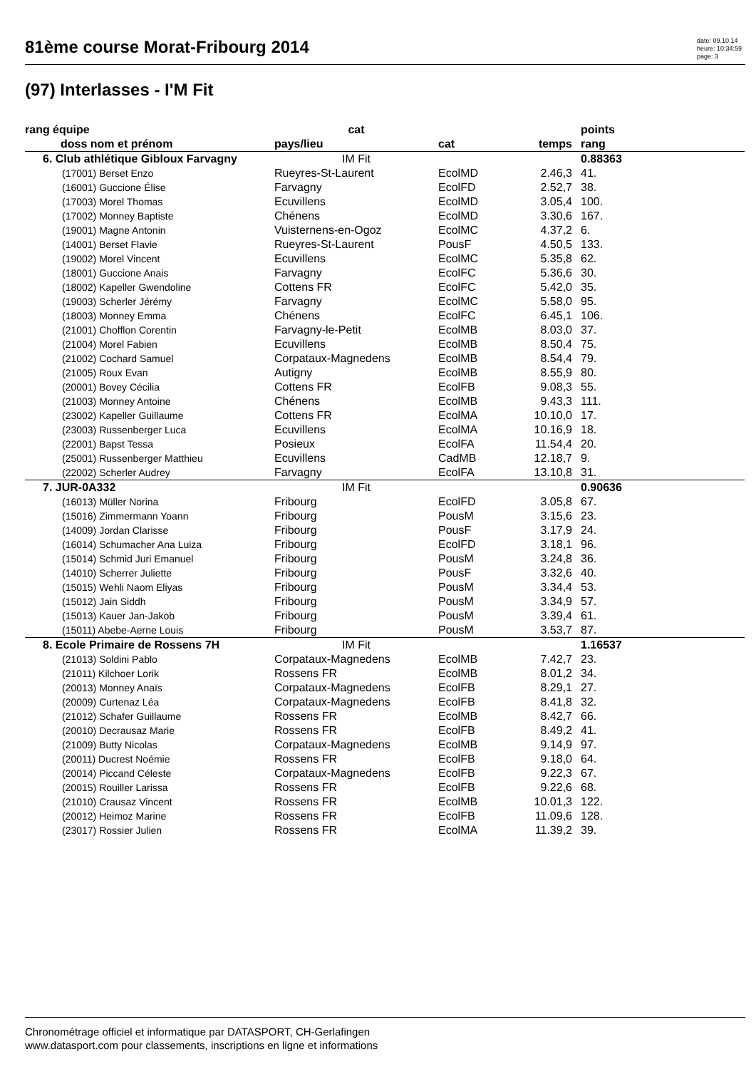81ème course Morat-Fribourg 2014
date: 09.10.14
heure: 10:34:59
page: 3
(97) Interlasses - I'M Fit
| rang équipe | cat | | | points |
| --- | --- | --- | --- | --- |
| doss nom et prénom | pays/lieu | cat | temps | rang |
| 6. Club athlétique Gibloux Farvagny | IM Fit | | | 0.88363 |
| (17001) Berset Enzo | Rueyres-St-Laurent | EcolMD | 2.46,3 | 41. |
| (16001) Guccione Élise | Farvagny | EcolFD | 2.52,7 | 38. |
| (17003) Morel Thomas | Ecuvillens | EcolMD | 3.05,4 | 100. |
| (17002) Monney Baptiste | Chénens | EcolMD | 3.30,6 | 167. |
| (19001) Magne Antonin | Vuisternens-en-Ogoz | EcolMC | 4.37,2 | 6. |
| (14001) Berset Flavie | Rueyres-St-Laurent | PousF | 4.50,5 | 133. |
| (19002) Morel Vincent | Ecuvillens | EcolMC | 5.35,8 | 62. |
| (18001) Guccione Anais | Farvagny | EcolFC | 5.36,6 | 30. |
| (18002) Kapeller Gwendoline | Cottens FR | EcolFC | 5.42,0 | 35. |
| (19003) Scherler Jérémy | Farvagny | EcolMC | 5.58,0 | 95. |
| (18003) Monney Emma | Chénens | EcolFC | 6.45,1 | 106. |
| (21001) Chofflon Corentin | Farvagny-le-Petit | EcolMB | 8.03,0 | 37. |
| (21004) Morel Fabien | Ecuvillens | EcolMB | 8.50,4 | 75. |
| (21002) Cochard Samuel | Corpataux-Magnedens | EcolMB | 8.54,4 | 79. |
| (21005) Roux Evan | Autigny | EcolMB | 8.55,9 | 80. |
| (20001) Bovey Cécilia | Cottens FR | EcolFB | 9.08,3 | 55. |
| (21003) Monney Antoine | Chénens | EcolMB | 9.43,3 | 111. |
| (23002) Kapeller Guillaume | Cottens FR | EcolMA | 10.10,0 | 17. |
| (23003) Russenberger Luca | Ecuvillens | EcolMA | 10.16,9 | 18. |
| (22001) Bapst Tessa | Posieux | EcolFA | 11.54,4 | 20. |
| (25001) Russenberger Matthieu | Ecuvillens | CadMB | 12.18,7 | 9. |
| (22002) Scherler Audrey | Farvagny | EcolFA | 13.10,8 | 31. |
| 7. JUR-0A332 | IM Fit | | | 0.90636 |
| (16013) Müller Norina | Fribourg | EcolFD | 3.05,8 | 67. |
| (15016) Zimmermann Yoann | Fribourg | PousM | 3.15,6 | 23. |
| (14009) Jordan Clarisse | Fribourg | PousF | 3.17,9 | 24. |
| (16014) Schumacher Ana Luiza | Fribourg | EcolFD | 3.18,1 | 96. |
| (15014) Schmid Juri Emanuel | Fribourg | PousM | 3.24,8 | 36. |
| (14010) Scherrer Juliette | Fribourg | PousF | 3.32,6 | 40. |
| (15015) Wehli Naom Eliyas | Fribourg | PousM | 3.34,4 | 53. |
| (15012) Jain Siddh | Fribourg | PousM | 3.34,9 | 57. |
| (15013) Kauer Jan-Jakob | Fribourg | PousM | 3.39,4 | 61. |
| (15011) Abebe-Aerne Louis | Fribourg | PousM | 3.53,7 | 87. |
| 8. Ecole Primaire de Rossens 7H | IM Fit | | | 1.16537 |
| (21013) Soldini Pablo | Corpataux-Magnedens | EcolMB | 7.42,7 | 23. |
| (21011) Kilchoer Lorik | Rossens FR | EcolMB | 8.01,2 | 34. |
| (20013) Monney Anaïs | Corpataux-Magnedens | EcolFB | 8.29,1 | 27. |
| (20009) Curtenaz Léa | Corpataux-Magnedens | EcolFB | 8.41,8 | 32. |
| (21012) Schafer Guillaume | Rossens FR | EcolMB | 8.42,7 | 66. |
| (20010) Decrausaz Marie | Rossens FR | EcolFB | 8.49,2 | 41. |
| (21009) Butty Nicolas | Corpataux-Magnedens | EcolMB | 9.14,9 | 97. |
| (20011) Ducrest Noémie | Rossens FR | EcolFB | 9.18,0 | 64. |
| (20014) Piccand Céleste | Corpataux-Magnedens | EcolFB | 9.22,3 | 67. |
| (20015) Rouiller Larissa | Rossens FR | EcolFB | 9.22,6 | 68. |
| (21010) Crausaz Vincent | Rossens FR | EcolMB | 10.01,3 | 122. |
| (20012) Heimoz Marine | Rossens FR | EcolFB | 11.09,6 | 128. |
| (23017) Rossier Julien | Rossens FR | EcolMA | 11.39,2 | 39. |
Chronométrage officiel et informatique par DATASPORT, CH-Gerlafingen
www.datasport.com pour classements, inscriptions en ligne et informations